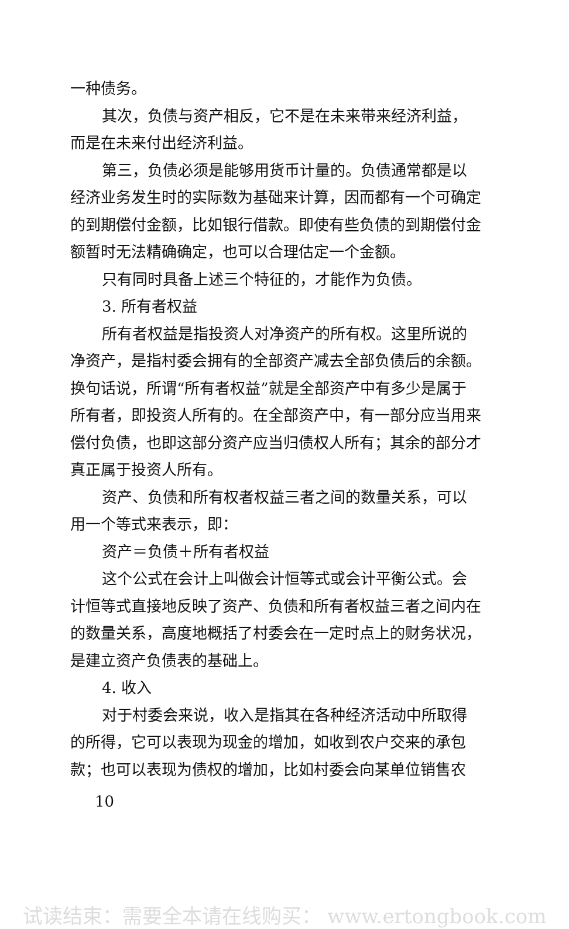一种债务。
其次，负债与资产相反，它不是在未来带来经济利益，而是在未来付出经济利益。
第三，负债必须是能够用货币计量的。负债通常都是以经济业务发生时的实际数为基础来计算，因而都有一个可确定的到期偿付金额，比如银行借款。即使有些负债的到期偿付金额暂时无法精确确定，也可以合理估定一个金额。
只有同时具备上述三个特征的，才能作为负债。
3. 所有者权益
所有者权益是指投资人对净资产的所有权。这里所说的净资产，是指村委会拥有的全部资产减去全部负债后的余额。换句话说，所谓“所有者权益”就是全部资产中有多少是属于所有者，即投资人所有的。在全部资产中，有一部分应当用来偿付负债，也即这部分资产应当归债权人所有；其余的部分才真正属于投资人所有。
资产、负债和所有权者权益三者之间的数量关系，可以用一个等式来表示，即：
资产＝负债＋所有者权益
这个公式在会计上叫做会计恒等式或会计平衡公式。会计恒等式直接地反映了资产、负债和所有者权益三者之间内在的数量关系，高度地概括了村委会在一定时点上的财务状况，是建立资产负债表的基础上。
4. 收入
对于村委会来说，收入是指其在各种经济活动中所取得的所得，它可以表现为现金的增加，如收到农户交来的承包款；也可以表现为债权的增加，比如村委会向某单位销售农
10
试读结束：需要全本请在线购买： www.ertongbook.com